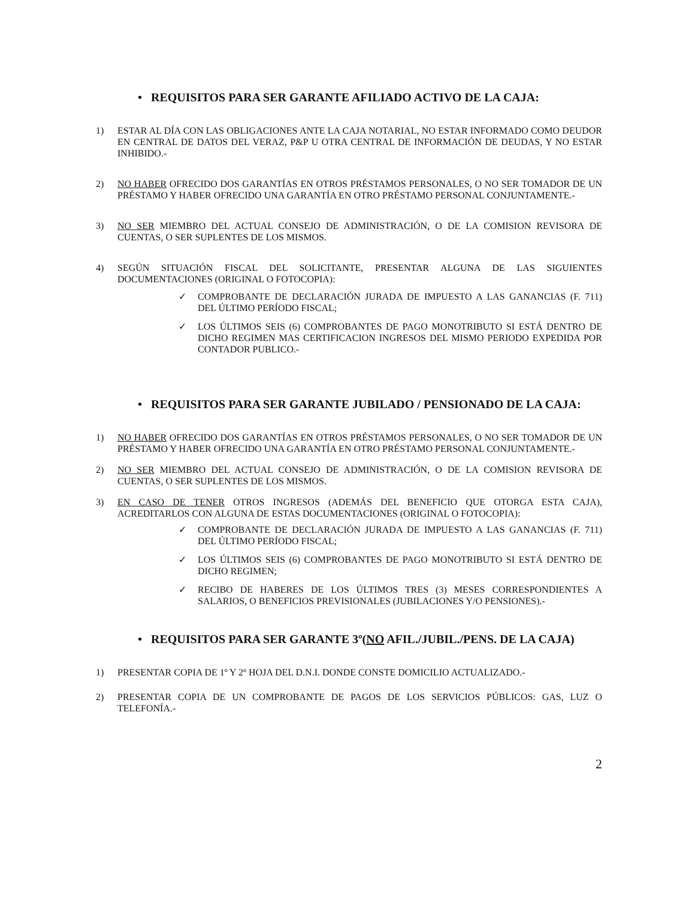• REQUISITOS PARA SER GARANTE AFILIADO ACTIVO DE LA CAJA:
1) ESTAR AL DÍA CON LAS OBLIGACIONES ANTE LA CAJA NOTARIAL, NO ESTAR INFORMADO COMO DEUDOR EN CENTRAL DE DATOS DEL VERAZ, P&P U OTRA CENTRAL DE INFORMACIÓN DE DEUDAS, Y NO ESTAR INHIBIDO.-
2) NO HABER OFRECIDO DOS GARANTÍAS EN OTROS PRÉSTAMOS PERSONALES, O NO SER TOMADOR DE UN PRÉSTAMO Y HABER OFRECIDO UNA GARANTÍA EN OTRO PRÉSTAMO PERSONAL CONJUNTAMENTE.-
3) NO SER MIEMBRO DEL ACTUAL CONSEJO DE ADMINISTRACIÓN, O DE LA COMISION REVISORA DE CUENTAS, O SER SUPLENTES DE LOS MISMOS.
4) SEGÚN SITUACIÓN FISCAL DEL SOLICITANTE, PRESENTAR ALGUNA DE LAS SIGUIENTES DOCUMENTACIONES (ORIGINAL O FOTOCOPIA):
✓ COMPROBANTE DE DECLARACIÓN JURADA DE IMPUESTO A LAS GANANCIAS (F. 711) DEL ÚLTIMO PERÍODO FISCAL;
✓ LOS ÚLTIMOS SEIS (6) COMPROBANTES DE PAGO MONOTRIBUTO SI ESTÁ DENTRO DE DICHO REGIMEN MAS CERTIFICACION INGRESOS DEL MISMO PERIODO EXPEDIDA POR CONTADOR PUBLICO.-
• REQUISITOS PARA SER GARANTE JUBILADO / PENSIONADO DE LA CAJA:
1) NO HABER OFRECIDO DOS GARANTÍAS EN OTROS PRÉSTAMOS PERSONALES, O NO SER TOMADOR DE UN PRÉSTAMO Y HABER OFRECIDO UNA GARANTÍA EN OTRO PRÉSTAMO PERSONAL CONJUNTAMENTE.-
2) NO SER MIEMBRO DEL ACTUAL CONSEJO DE ADMINISTRACIÓN, O DE LA COMISION REVISORA DE CUENTAS, O SER SUPLENTES DE LOS MISMOS.
3) EN CASO DE TENER OTROS INGRESOS (ADEMÁS DEL BENEFICIO QUE OTORGA ESTA CAJA), ACREDITARLOS CON ALGUNA DE ESTAS DOCUMENTACIONES (ORIGINAL O FOTOCOPIA):
✓ COMPROBANTE DE DECLARACIÓN JURADA DE IMPUESTO A LAS GANANCIAS (F. 711) DEL ÚLTIMO PERÍODO FISCAL;
✓ LOS ÚLTIMOS SEIS (6) COMPROBANTES DE PAGO MONOTRIBUTO SI ESTÁ DENTRO DE DICHO REGIMEN;
✓ RECIBO DE HABERES DE LOS ÚLTIMOS TRES (3) MESES CORRESPONDIENTES A SALARIOS, O BENEFICIOS PREVISIONALES (JUBILACIONES Y/O PENSIONES).-
• REQUISITOS PARA SER GARANTE 3º(NO AFIL./JUBIL./PENS. DE LA CAJA)
1) PRESENTAR COPIA DE 1º Y 2º HOJA DEL D.N.I. DONDE CONSTE DOMICILIO ACTUALIZADO.-
2) PRESENTAR COPIA DE UN COMPROBANTE DE PAGOS DE LOS SERVICIOS PÚBLICOS: GAS, LUZ O TELEFONÍA.-
2